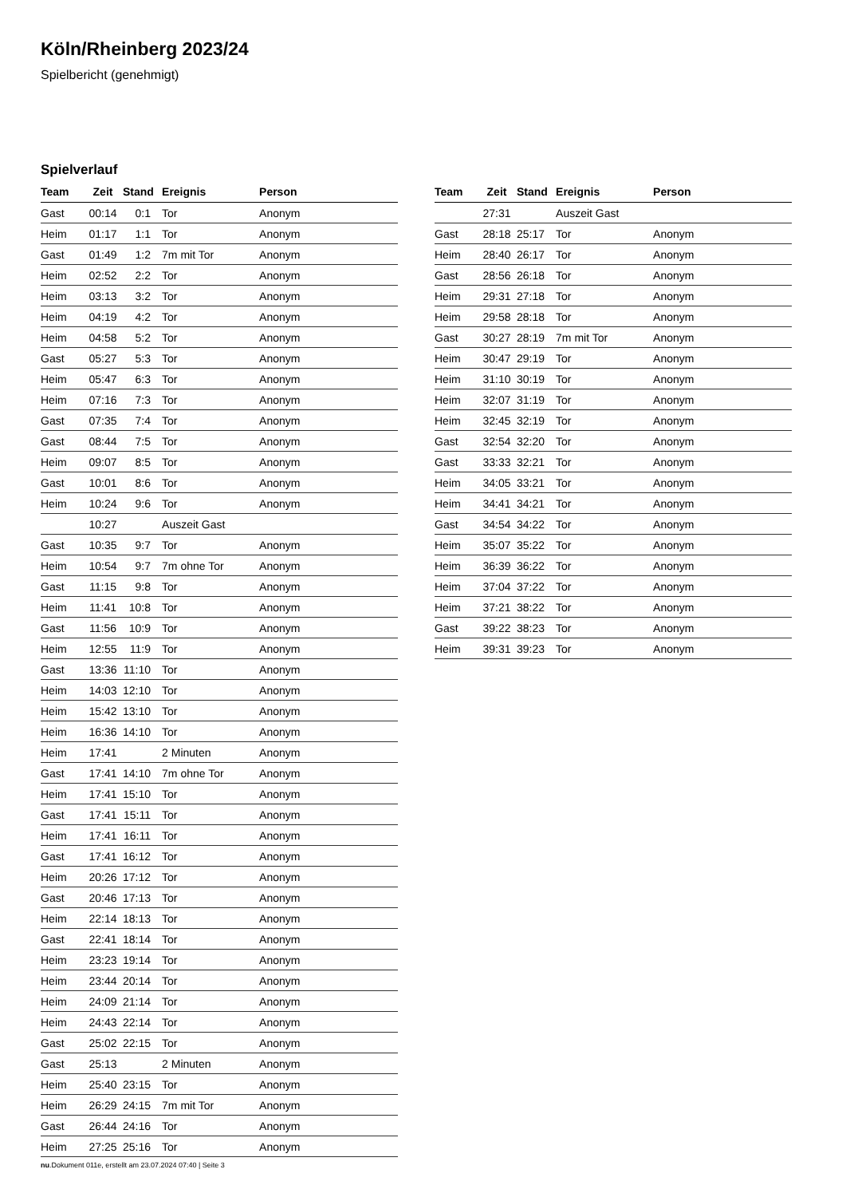Köln/Rheinberg 2023/24
Spielbericht (genehmigt)
Spielverlauf
| Team | Zeit | Stand | Ereignis | Person |
| --- | --- | --- | --- | --- |
| Gast | 00:14 | 0:1 | Tor | Anonym |
| Heim | 01:17 | 1:1 | Tor | Anonym |
| Gast | 01:49 | 1:2 | 7m mit Tor | Anonym |
| Heim | 02:52 | 2:2 | Tor | Anonym |
| Heim | 03:13 | 3:2 | Tor | Anonym |
| Heim | 04:19 | 4:2 | Tor | Anonym |
| Heim | 04:58 | 5:2 | Tor | Anonym |
| Gast | 05:27 | 5:3 | Tor | Anonym |
| Heim | 05:47 | 6:3 | Tor | Anonym |
| Heim | 07:16 | 7:3 | Tor | Anonym |
| Gast | 07:35 | 7:4 | Tor | Anonym |
| Gast | 08:44 | 7:5 | Tor | Anonym |
| Heim | 09:07 | 8:5 | Tor | Anonym |
| Gast | 10:01 | 8:6 | Tor | Anonym |
| Heim | 10:24 | 9:6 | Tor | Anonym |
| | 10:27 | | Auszeit Gast | |
| Gast | 10:35 | 9:7 | Tor | Anonym |
| Heim | 10:54 | 9:7 | 7m ohne Tor | Anonym |
| Gast | 11:15 | 9:8 | Tor | Anonym |
| Heim | 11:41 | 10:8 | Tor | Anonym |
| Gast | 11:56 | 10:9 | Tor | Anonym |
| Heim | 12:55 | 11:9 | Tor | Anonym |
| Gast | 13:36 | 11:10 | Tor | Anonym |
| Heim | 14:03 | 12:10 | Tor | Anonym |
| Heim | 15:42 | 13:10 | Tor | Anonym |
| Heim | 16:36 | 14:10 | Tor | Anonym |
| Heim | 17:41 | | 2 Minuten | Anonym |
| Gast | 17:41 | 14:10 | 7m ohne Tor | Anonym |
| Heim | 17:41 | 15:10 | Tor | Anonym |
| Gast | 17:41 | 15:11 | Tor | Anonym |
| Heim | 17:41 | 16:11 | Tor | Anonym |
| Gast | 17:41 | 16:12 | Tor | Anonym |
| Heim | 20:26 | 17:12 | Tor | Anonym |
| Gast | 20:46 | 17:13 | Tor | Anonym |
| Heim | 22:14 | 18:13 | Tor | Anonym |
| Gast | 22:41 | 18:14 | Tor | Anonym |
| Heim | 23:23 | 19:14 | Tor | Anonym |
| Heim | 23:44 | 20:14 | Tor | Anonym |
| Heim | 24:09 | 21:14 | Tor | Anonym |
| Heim | 24:43 | 22:14 | Tor | Anonym |
| Gast | 25:02 | 22:15 | Tor | Anonym |
| Gast | 25:13 | | 2 Minuten | Anonym |
| Heim | 25:40 | 23:15 | Tor | Anonym |
| Heim | 26:29 | 24:15 | 7m mit Tor | Anonym |
| Gast | 26:44 | 24:16 | Tor | Anonym |
| Heim | 27:25 | 25:16 | Tor | Anonym |
| Team | Zeit | Stand | Ereignis | Person |
| --- | --- | --- | --- | --- |
| | 27:31 | | Auszeit Gast | |
| Gast | 28:18 | 25:17 | Tor | Anonym |
| Heim | 28:40 | 26:17 | Tor | Anonym |
| Gast | 28:56 | 26:18 | Tor | Anonym |
| Heim | 29:31 | 27:18 | Tor | Anonym |
| Heim | 29:58 | 28:18 | Tor | Anonym |
| Gast | 30:27 | 28:19 | 7m mit Tor | Anonym |
| Heim | 30:47 | 29:19 | Tor | Anonym |
| Heim | 31:10 | 30:19 | Tor | Anonym |
| Heim | 32:07 | 31:19 | Tor | Anonym |
| Heim | 32:45 | 32:19 | Tor | Anonym |
| Gast | 32:54 | 32:20 | Tor | Anonym |
| Gast | 33:33 | 32:21 | Tor | Anonym |
| Heim | 34:05 | 33:21 | Tor | Anonym |
| Heim | 34:41 | 34:21 | Tor | Anonym |
| Gast | 34:54 | 34:22 | Tor | Anonym |
| Heim | 35:07 | 35:22 | Tor | Anonym |
| Heim | 36:39 | 36:22 | Tor | Anonym |
| Heim | 37:04 | 37:22 | Tor | Anonym |
| Heim | 37:21 | 38:22 | Tor | Anonym |
| Gast | 39:22 | 38:23 | Tor | Anonym |
| Heim | 39:31 | 39:23 | Tor | Anonym |
nu.Dokument 011e, erstellt am 23.07.2024 07:40 | Seite 3